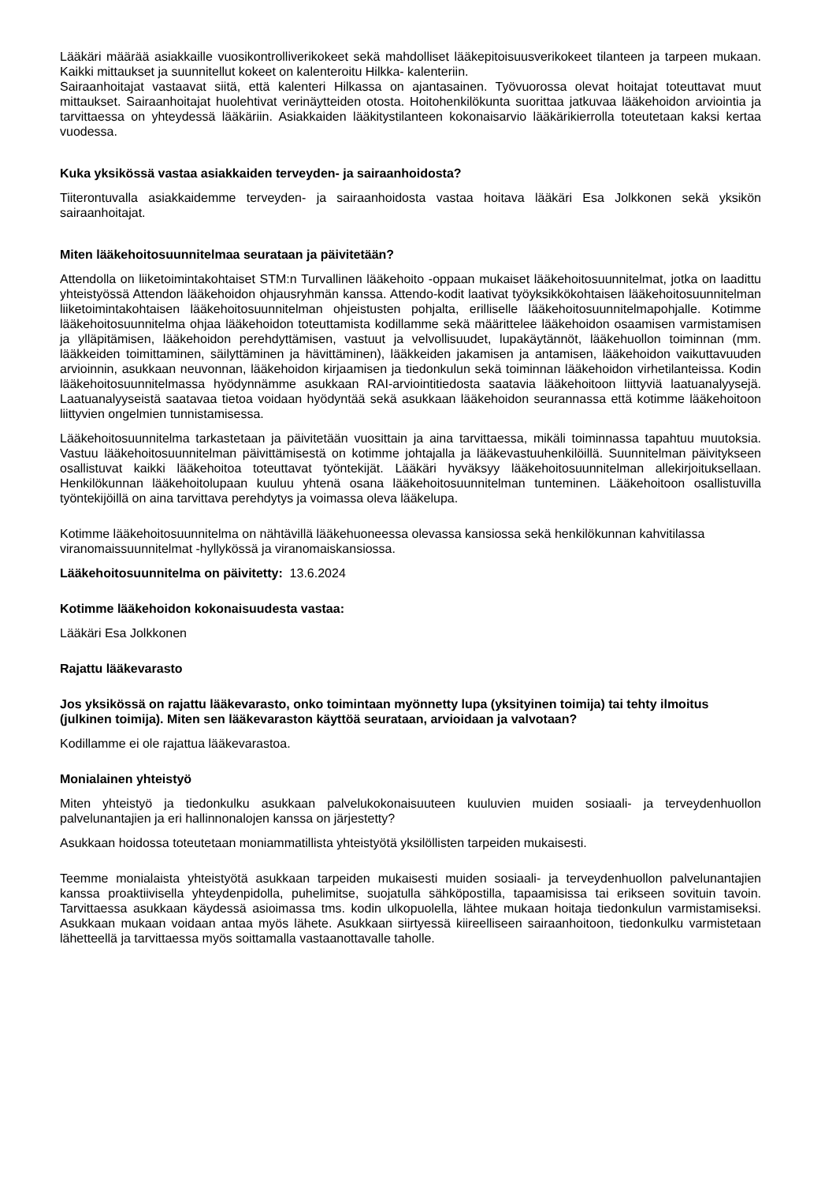Lääkäri määrää asiakkaille vuosikontrolliverikokeet sekä mahdolliset lääkepitoisuusverikokeet tilanteen ja tarpeen mukaan. Kaikki mittaukset ja suunnitellut kokeet on kalenteroitu Hilkka- kalenteriin.
Sairaanhoitajat vastaavat siitä, että kalenteri Hilkassa on ajantasainen. Työvuorossa olevat hoitajat toteuttavat muut mittaukset. Sairaanhoitajat huolehtivat verinäytteiden otosta. Hoitohenkilökunta suorittaa jatkuvaa lääkehoidon arviointia ja tarvittaessa on yhteydessä lääkäriin. Asiakkaiden lääkitystilanteen kokonaisarvio lääkärikierrolla toteutetaan kaksi kertaa vuodessa.
Kuka yksikössä vastaa asiakkaiden terveyden- ja sairaanhoidosta?
Tiiterontuvalla asiakkaidemme terveyden- ja sairaanhoidosta vastaa hoitava lääkäri Esa Jolkkonen sekä yksikön sairaanhoitajat.
Miten lääkehoitosuunnitelmaa seurataan ja päivitetään?
Attendolla on liiketoimintakohtaiset STM:n Turvallinen lääkehoito -oppaan mukaiset lääkehoitosuunnitelmat, jotka on laadittu yhteistyössä Attendon lääkehoidon ohjausryhmän kanssa. Attendo-kodit laativat työyksikkökohtaisen lääkehoitosuunnitelman liiketoimintakohtaisen lääkehoitosuunnitelman ohjeistusten pohjalta, erilliselle lääkehoitosuunnitelmapohjalle. Kotimme lääkehoitosuunnitelma ohjaa lääkehoidon toteuttamista kodillamme sekä määrittelee lääkehoidon osaamisen varmistamisen ja ylläpitämisen, lääkehoidon perehdyttämisen, vastuut ja velvollisuudet, lupakäytännöt, lääkehuollon toiminnan (mm. lääkkeiden toimittaminen, säilyttäminen ja hävittäminen), lääkkeiden jakamisen ja antamisen, lääkehoidon vaikuttavuuden arvioinnin, asukkaan neuvonnan, lääkehoidon kirjaamisen ja tiedonkulun sekä toiminnan lääkehoidon virhetilanteissa. Kodin lääkehoitosuunnitelmassa hyödynnämme asukkaan RAI-arviointitiedosta saatavia lääkehoitoon liittyviä laatuanalyysejä. Laatuanalyyseistä saatavaa tietoa voidaan hyödyntää sekä asukkaan lääkehoidon seurannassa että kotimme lääkehoitoon liittyvien ongelmien tunnistamisessa.
Lääkehoitosuunnitelma tarkastetaan ja päivitetään vuosittain ja aina tarvittaessa, mikäli toiminnassa tapahtuu muutoksia. Vastuu lääkehoitosuunnitelman päivittämisestä on kotimme johtajalla ja lääkevastuuhenkilöillä. Suunnitelman päivitykseen osallistuvat kaikki lääkehoitoa toteuttavat työntekijät. Lääkäri hyväksyy lääkehoitosuunnitelman allekirjoituksellaan. Henkilökunnan lääkehoitolupaan kuuluu yhtenä osana lääkehoitosuunnitelman tunteminen. Lääkehoitoon osallistuvilla työntekijöillä on aina tarvittava perehdytys ja voimassa oleva lääkelupa.
Kotimme lääkehoitosuunnitelma on nähtävillä lääkehuoneessa olevassa kansiossa sekä henkilökunnan kahvitilassa viranomaissuunnitelmat -hyllykössä ja viranomaiskansiossa.
Lääkehoitosuunnitelma on päivitetty: 13.6.2024
Kotimme lääkehoidon kokonaisuudesta vastaa:
Lääkäri Esa Jolkkonen
Rajattu lääkevarasto
Jos yksikössä on rajattu lääkevarasto, onko toimintaan myönnetty lupa (yksityinen toimija) tai tehty ilmoitus (julkinen toimija). Miten sen lääkevaraston käyttöä seurataan, arvioidaan ja valvotaan?
Kodillamme ei ole rajattua lääkevarastoa.
Monialainen yhteistyö
Miten yhteistyö ja tiedonkulku asukkaan palvelukokonaisuuteen kuuluvien muiden sosiaali- ja terveydenhuollon palvelunantajien ja eri hallinnonalojen kanssa on järjestetty?
Asukkaan hoidossa toteutetaan moniammatillista yhteistyötä yksilöllisten tarpeiden mukaisesti.
Teemme monialaista yhteistyötä asukkaan tarpeiden mukaisesti muiden sosiaali- ja terveydenhuollon palvelunantajien kanssa proaktiivisella yhteydenpidolla, puhelimitse, suojatulla sähköpostilla, tapaamisissa tai erikseen sovituin tavoin. Tarvittaessa asukkaan käydessä asioimassa tms. kodin ulkopuolella, lähtee mukaan hoitaja tiedonkulun varmistamiseksi. Asukkaan mukaan voidaan antaa myös lähete. Asukkaan siirtyessä kiireelliseen sairaanhoitoon, tiedonkulku varmistetaan lähetteellä ja tarvittaessa myös soittamalla vastaanottavalle taholle.